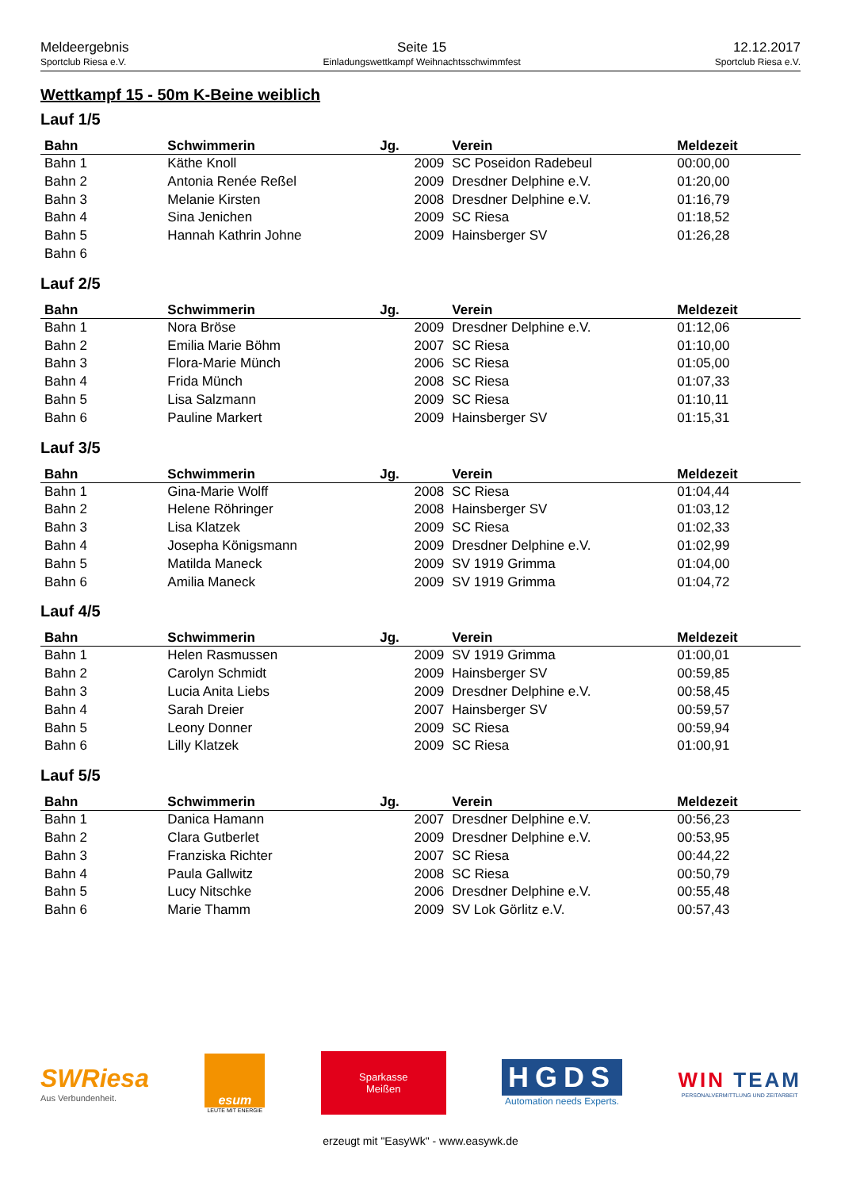Meldeergebnis
Sportclub Riesa e.V.
Seite 15
Einladungswettkampf Weihnachtsschwimmfest
12.12.2017
Sportclub Riesa e.V.
Wettkampf 15 - 50m K-Beine weiblich
Lauf 1/5
| Bahn | Schwimmerin | Jg. | Verein | Meldezeit |
| --- | --- | --- | --- | --- |
| Bahn 1 | Käthe Knoll | 2009 | SC Poseidon Radebeul | 00:00,00 |
| Bahn 2 | Antonia Renée Reßel | 2009 | Dresdner Delphine e.V. | 01:20,00 |
| Bahn 3 | Melanie Kirsten | 2008 | Dresdner Delphine e.V. | 01:16,79 |
| Bahn 4 | Sina Jenichen | 2009 | SC Riesa | 01:18,52 |
| Bahn 5 | Hannah Kathrin Johne | 2009 | Hainsberger SV | 01:26,28 |
| Bahn 6 | | | | |
Lauf 2/5
| Bahn | Schwimmerin | Jg. | Verein | Meldezeit |
| --- | --- | --- | --- | --- |
| Bahn 1 | Nora Bröse | 2009 | Dresdner Delphine e.V. | 01:12,06 |
| Bahn 2 | Emilia Marie Böhm | 2007 | SC Riesa | 01:10,00 |
| Bahn 3 | Flora-Marie Münch | 2006 | SC Riesa | 01:05,00 |
| Bahn 4 | Frida Münch | 2008 | SC Riesa | 01:07,33 |
| Bahn 5 | Lisa Salzmann | 2009 | SC Riesa | 01:10,11 |
| Bahn 6 | Pauline Markert | 2009 | Hainsberger SV | 01:15,31 |
Lauf 3/5
| Bahn | Schwimmerin | Jg. | Verein | Meldezeit |
| --- | --- | --- | --- | --- |
| Bahn 1 | Gina-Marie Wolff | 2008 | SC Riesa | 01:04,44 |
| Bahn 2 | Helene Röhringer | 2008 | Hainsberger SV | 01:03,12 |
| Bahn 3 | Lisa Klatzek | 2009 | SC Riesa | 01:02,33 |
| Bahn 4 | Josepha Königsmann | 2009 | Dresdner Delphine e.V. | 01:02,99 |
| Bahn 5 | Matilda Maneck | 2009 | SV 1919 Grimma | 01:04,00 |
| Bahn 6 | Amilia Maneck | 2009 | SV 1919 Grimma | 01:04,72 |
Lauf 4/5
| Bahn | Schwimmerin | Jg. | Verein | Meldezeit |
| --- | --- | --- | --- | --- |
| Bahn 1 | Helen Rasmussen | 2009 | SV 1919 Grimma | 01:00,01 |
| Bahn 2 | Carolyn Schmidt | 2009 | Hainsberger SV | 00:59,85 |
| Bahn 3 | Lucia Anita Liebs | 2009 | Dresdner Delphine e.V. | 00:58,45 |
| Bahn 4 | Sarah Dreier | 2007 | Hainsberger SV | 00:59,57 |
| Bahn 5 | Leony Donner | 2009 | SC Riesa | 00:59,94 |
| Bahn 6 | Lilly Klatzek | 2009 | SC Riesa | 01:00,91 |
Lauf 5/5
| Bahn | Schwimmerin | Jg. | Verein | Meldezeit |
| --- | --- | --- | --- | --- |
| Bahn 1 | Danica Hamann | 2007 | Dresdner Delphine e.V. | 00:56,23 |
| Bahn 2 | Clara Gutberlet | 2009 | Dresdner Delphine e.V. | 00:53,95 |
| Bahn 3 | Franziska Richter | 2007 | SC Riesa | 00:44,22 |
| Bahn 4 | Paula Gallwitz | 2008 | SC Riesa | 00:50,79 |
| Bahn 5 | Lucy Nitschke | 2006 | Dresdner Delphine e.V. | 00:55,48 |
| Bahn 6 | Marie Thamm | 2009 | SV Lok Görlitz e.V. | 00:57,43 |
SWRiesa
Aus Verbundenheit.
esum
LEUTE MIT ENERGIE
Sparkasse
Meißen
HGDS
Automation needs Experts.
WIN TEAM
PERSONALVERMITTLUNG UND ZEITARBEIT
erzeugt mit "EasyWk" - www.easywk.de